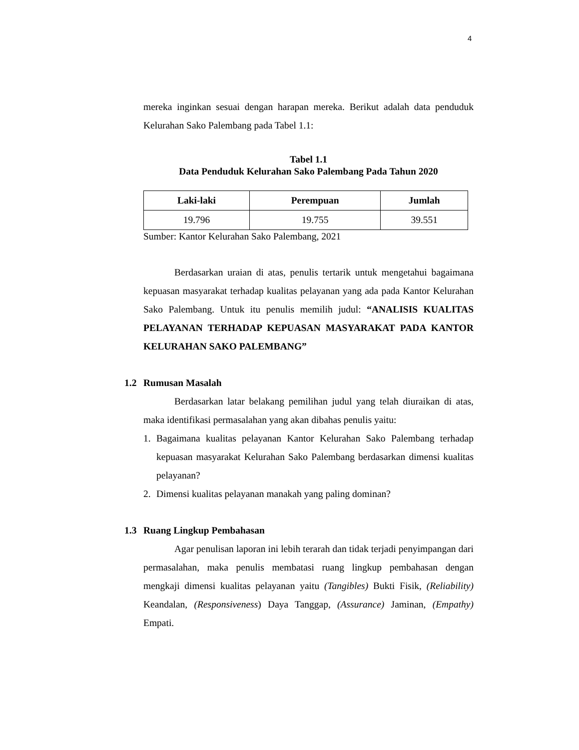4
mereka inginkan sesuai dengan harapan mereka. Berikut adalah data penduduk Kelurahan Sako Palembang pada Tabel 1.1:
Tabel 1.1
Data Penduduk Kelurahan Sako Palembang Pada Tahun 2020
| Laki-laki | Perempuan | Jumlah |
| --- | --- | --- |
| 19.796 | 19.755 | 39.551 |
Sumber: Kantor Kelurahan Sako Palembang, 2021
Berdasarkan uraian di atas, penulis tertarik untuk mengetahui bagaimana kepuasan masyarakat terhadap kualitas pelayanan yang ada pada Kantor Kelurahan Sako Palembang. Untuk itu penulis memilih judul: “ANALISIS KUALITAS PELAYANAN TERHADAP KEPUASAN MASYARAKAT PADA KANTOR KELURAHAN SAKO PALEMBANG”
1.2 Rumusan Masalah
Berdasarkan latar belakang pemilihan judul yang telah diuraikan di atas, maka identifikasi permasalahan yang akan dibahas penulis yaitu:
1. Bagaimana kualitas pelayanan Kantor Kelurahan Sako Palembang terhadap kepuasan masyarakat Kelurahan Sako Palembang berdasarkan dimensi kualitas pelayanan?
2. Dimensi kualitas pelayanan manakah yang paling dominan?
1.3 Ruang Lingkup Pembahasan
Agar penulisan laporan ini lebih terarah dan tidak terjadi penyimpangan dari permasalahan, maka penulis membatasi ruang lingkup pembahasan dengan mengkaji dimensi kualitas pelayanan yaitu (Tangibles) Bukti Fisik, (Reliability) Keandalan, (Responsiveness) Daya Tanggap, (Assurance) Jaminan, (Empathy) Empati.